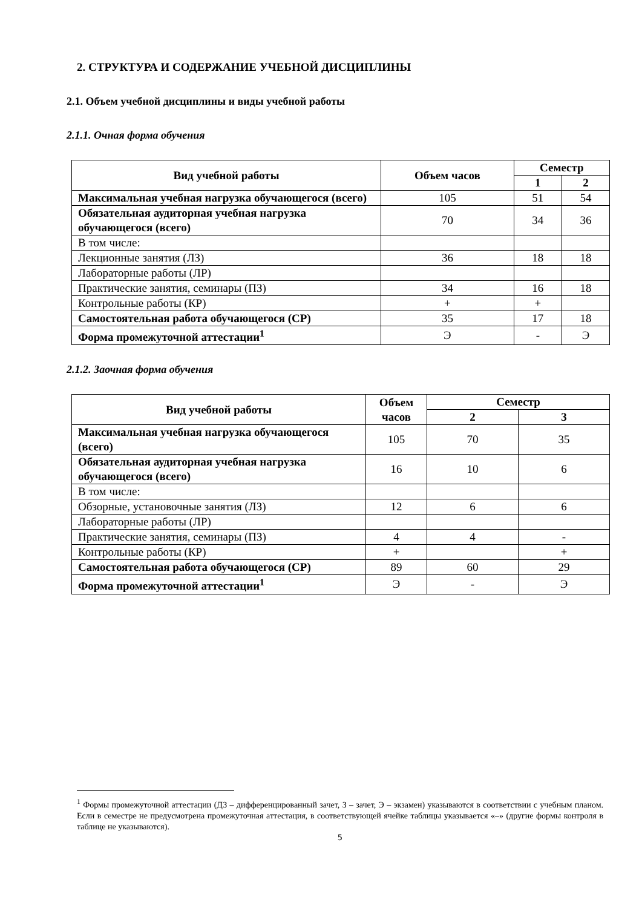2. СТРУКТУРА И СОДЕРЖАНИЕ УЧЕБНОЙ ДИСЦИПЛИНЫ
2.1. Объем учебной дисциплины и виды учебной работы
2.1.1. Очная форма обучения
| Вид учебной работы | Объем часов | Семестр | |
| --- | --- | --- | --- |
| | | 1 | 2 |
| Максимальная учебная нагрузка обучающегося (всего) | 105 | 51 | 54 |
| Обязательная аудиторная учебная нагрузка обучающегося (всего) | 70 | 34 | 36 |
| В том числе: | | | |
| Лекционные занятия (ЛЗ) | 36 | 18 | 18 |
| Лабораторные работы (ЛР) | | | |
| Практические занятия, семинары (ПЗ) | 34 | 16 | 18 |
| Контрольные работы (КР) | + | + | |
| Самостоятельная работа обучающегося (СР) | 35 | 17 | 18 |
| Форма промежуточной аттестации<sup>1</sup> | Э | - | Э |
2.1.2. Заочная форма обучения
| Вид учебной работы | Объем часов | Семестр | |
| --- | --- | --- | --- |
| | | 2 | 3 |
| Максимальная учебная нагрузка обучающегося (всего) | 105 | 70 | 35 |
| Обязательная аудиторная учебная нагрузка обучающегося (всего) | 16 | 10 | 6 |
| В том числе: | | | |
| Обзорные, установочные занятия (ЛЗ) | 12 | 6 | 6 |
| Лабораторные работы (ЛР) | | | |
| Практические занятия, семинары (ПЗ) | 4 | 4 | - |
| Контрольные работы (КР) | + | | + |
| Самостоятельная работа обучающегося (СР) | 89 | 60 | 29 |
| Форма промежуточной аттестации<sup>1</sup> | Э | - | Э |
<sup>1</sup> Формы промежуточной аттестации (ДЗ – дифференцированный зачет, З – зачет, Э – экзамен) указываются в соответствии с учебным планом. Если в семестре не предусмотрена промежуточная аттестация, в соответствующей ячейке таблицы указывается «–» (другие формы контроля в таблице не указываются).
5